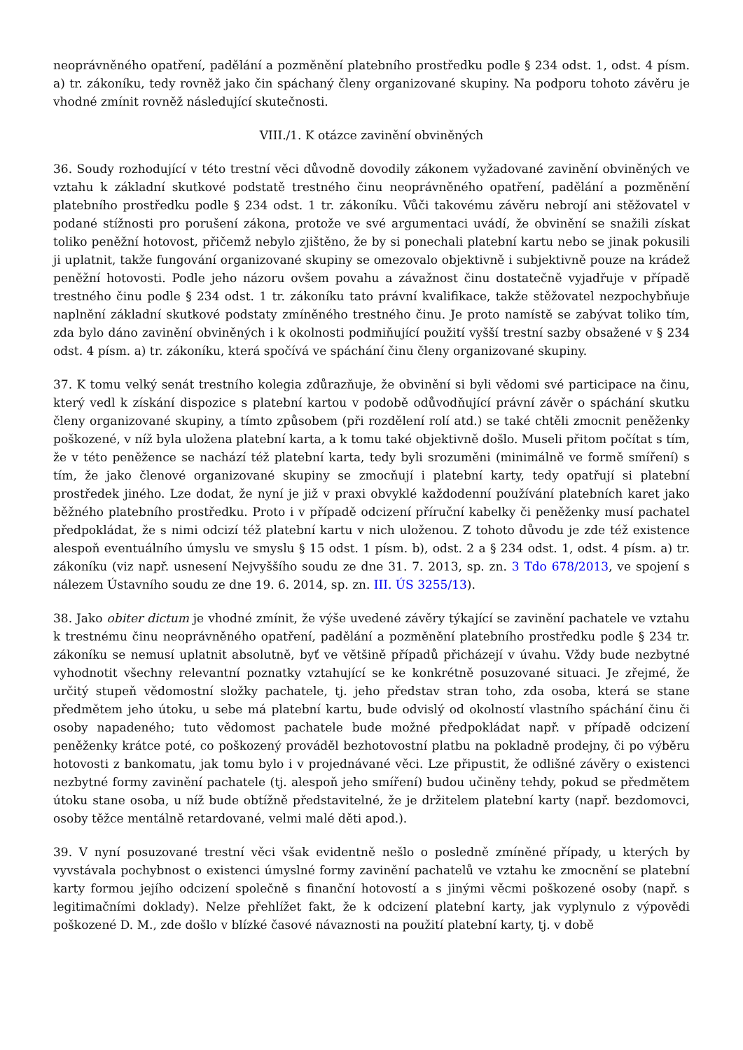neoprávněného opatření, padělání a pozměnění platebního prostředku podle § 234 odst. 1, odst. 4 písm. a) tr. zákoníku, tedy rovněž jako čin spáchaný členy organizované skupiny. Na podporu tohoto závěru je vhodné zmínit rovněž následující skutečnosti.
VIII./1. K otázce zavinění obviněných
36. Soudy rozhodující v této trestní věci důvodně dovodily zákonem vyžadované zavinění obviněných ve vztahu k základní skutkové podstatě trestného činu neoprávněného opatření, padělání a pozměnění platebního prostředku podle § 234 odst. 1 tr. zákoníku. Vůči takovému závěru nebrojí ani stěžovatel v podané stížnosti pro porušení zákona, protože ve své argumentaci uvádí, že obvinění se snažili získat toliko peněžní hotovost, přičemž nebylo zjištěno, že by si ponechali platební kartu nebo se jinak pokusili ji uplatnit, takže fungování organizované skupiny se omezovalo objektivně i subjektivně pouze na krádež peněžní hotovosti. Podle jeho názoru ovšem povahu a závažnost činu dostatečně vyjadřuje v případě trestného činu podle § 234 odst. 1 tr. zákoníku tato právní kvalifikace, takže stěžovatel nezpochybňuje naplnění základní skutkové podstaty zmíněného trestného činu. Je proto namístě se zabývat toliko tím, zda bylo dáno zavinění obviněných i k okolnosti podmiňující použití vyšší trestní sazby obsažené v § 234 odst. 4 písm. a) tr. zákoníku, která spočívá ve spáchání činu členy organizované skupiny.
37. K tomu velký senát trestního kolegia zdůrazňuje, že obvinění si byli vědomi své participace na činu, který vedl k získání dispozice s platební kartou v podobě odůvodňující právní závěr o spáchání skutku členy organizované skupiny, a tímto způsobem (při rozdělení rolí atd.) se také chtěli zmocnit peněženky poškozené, v níž byla uložena platební karta, a k tomu také objektivně došlo. Museli přitom počítat s tím, že v této peněžence se nachází též platební karta, tedy byli srozuměni (minimálně ve formě smíření) s tím, že jako členové organizované skupiny se zmocňují i platební karty, tedy opatřují si platební prostředek jiného. Lze dodat, že nyní je již v praxi obvyklé každodenní používání platebních karet jako běžného platebního prostředku. Proto i v případě odcizení příruční kabelky či peněženky musí pachatel předpokládat, že s nimi odcizí též platební kartu v nich uloženou. Z tohoto důvodu je zde též existence alespoň eventuálního úmyslu ve smyslu § 15 odst. 1 písm. b), odst. 2 a § 234 odst. 1, odst. 4 písm. a) tr. zákoníku (viz např. usnesení Nejvyššího soudu ze dne 31. 7. 2013, sp. zn. 3 Tdo 678/2013, ve spojení s nálezem Ústavního soudu ze dne 19. 6. 2014, sp. zn. III. ÚS 3255/13).
38. Jako obiter dictum je vhodné zmínit, že výše uvedené závěry týkající se zavinění pachatele ve vztahu k trestnému činu neoprávněného opatření, padělání a pozměnění platebního prostředku podle § 234 tr. zákoníku se nemusí uplatnit absolutně, byť ve většině případů přicházejí v úvahu. Vždy bude nezbytné vyhodnotit všechny relevantní poznatky vztahující se ke konkrétně posuzované situaci. Je zřejmé, že určitý stupeň vědomostní složky pachatele, tj. jeho představ stran toho, zda osoba, která se stane předmětem jeho útoku, u sebe má platební kartu, bude odvislý od okolností vlastního spáchání činu či osoby napadeného; tuto vědomost pachatele bude možné předpokládat např. v případě odcizení peněženky krátce poté, co poškozený prováděl bezhotovostní platbu na pokladně prodejny, či po výběru hotovosti z bankomatu, jak tomu bylo i v projednávané věci. Lze připustit, že odlišné závěry o existenci nezbytné formy zavinění pachatele (tj. alespoň jeho smíření) budou učiněny tehdy, pokud se předmětem útoku stane osoba, u níž bude obtížně představitelné, že je držitelem platební karty (např. bezdomovci, osoby těžce mentálně retardované, velmi malé děti apod.).
39. V nyní posuzované trestní věci však evidentně nešlo o posledně zmíněné případy, u kterých by vyvstávala pochybnost o existenci úmyslné formy zavinění pachatelů ve vztahu ke zmocnění se platební karty formou jejího odcizení společně s finanční hotovostí a s jinými věcmi poškozené osoby (např. s legitimačními doklady). Nelze přehlížet fakt, že k odcizení platební karty, jak vyplynulo z výpovědi poškozené D. M., zde došlo v blízké časové návaznosti na použití platební karty, tj. v době